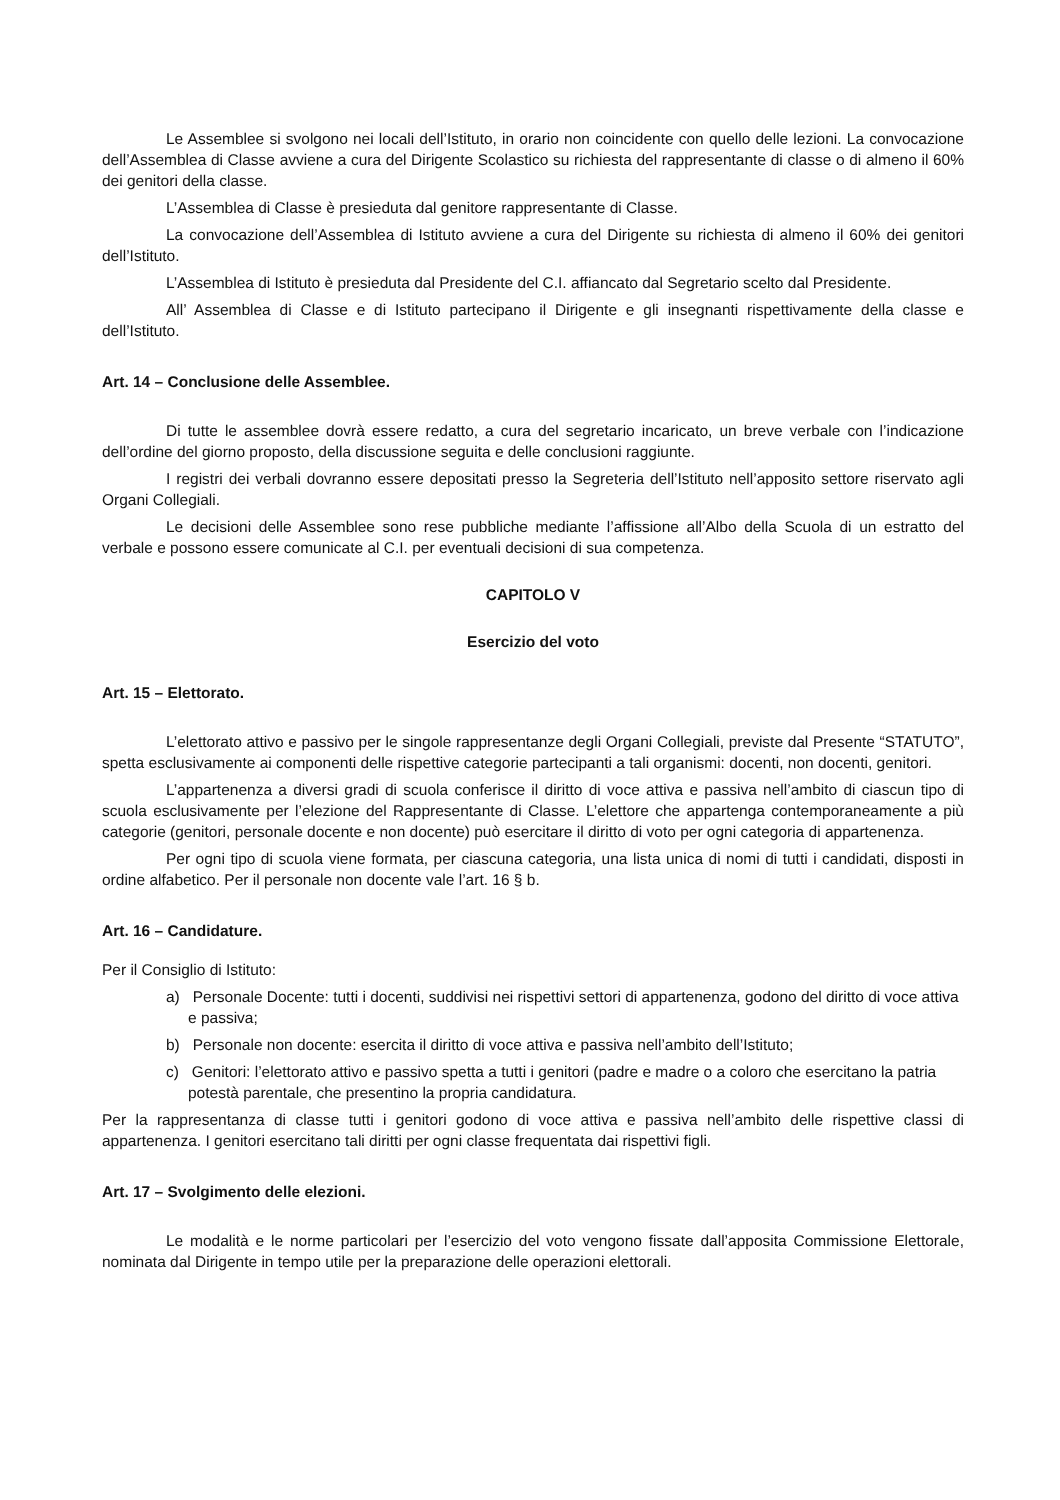Le Assemblee si svolgono nei locali dell’Istituto, in orario non coincidente con quello delle lezioni. La convocazione dell’Assemblea di Classe avviene a cura del Dirigente Scolastico su richiesta del rappresentante di classe o di almeno il 60% dei genitori della classe.
L’Assemblea di Classe è presieduta dal genitore rappresentante di Classe.
La convocazione dell’Assemblea di Istituto avviene a cura del Dirigente su richiesta di almeno il 60% dei genitori dell’Istituto.
L’Assemblea di Istituto è presieduta dal Presidente del C.I. affiancato dal Segretario scelto dal Presidente.
All’ Assemblea di Classe e di Istituto partecipano il Dirigente e gli insegnanti rispettivamente della classe e dell’Istituto.
Art. 14 – Conclusione delle Assemblee.
Di tutte le assemblee dovrà essere redatto, a cura del segretario incaricato, un breve verbale con l’indicazione dell’ordine del giorno proposto, della discussione seguita e delle conclusioni raggiunte.
I registri dei verbali dovranno essere depositati presso la Segreteria dell’Istituto nell’apposito settore riservato agli Organi Collegiali.
Le decisioni delle Assemblee sono rese pubbliche mediante l’affissione all’Albo della Scuola di un estratto del verbale e possono essere comunicate al C.I. per eventuali decisioni di sua competenza.
CAPITOLO V
Esercizio del voto
Art. 15 – Elettorato.
L’elettorato attivo e passivo per le singole rappresentanze degli Organi Collegiali, previste dal Presente “STATUTO”, spetta esclusivamente ai componenti delle rispettive categorie partecipanti a tali organismi: docenti, non docenti, genitori.
L’appartenenza a diversi gradi di scuola conferisce il diritto di voce attiva e passiva nell’ambito di ciascun tipo di scuola esclusivamente per l’elezione del Rappresentante di Classe. L’elettore che appartenga contemporaneamente a più categorie (genitori, personale docente e non docente) può esercitare il diritto di voto per ogni categoria di appartenenza.
Per ogni tipo di scuola viene formata, per ciascuna categoria, una lista unica di nomi di tutti i candidati, disposti in ordine alfabetico. Per il personale non docente vale l’art. 16 § b.
Art. 16 – Candidature.
Per il Consiglio di Istituto:
a) Personale Docente: tutti i docenti, suddivisi nei rispettivi settori di appartenenza, godono del diritto di voce attiva e passiva;
b) Personale non docente: esercita il diritto di voce attiva e passiva nell’ambito dell’Istituto;
c) Genitori: l’elettorato attivo e passivo spetta a tutti i genitori (padre e madre o a coloro che esercitano la patria potestà parentale, che presentino la propria candidatura.
Per la rappresentanza di classe tutti i genitori godono di voce attiva e passiva nell’ambito delle rispettive classi di appartenenza. I genitori esercitano tali diritti per ogni classe frequentata dai rispettivi figli.
Art. 17 – Svolgimento delle elezioni.
Le modalità e le norme particolari per l’esercizio del voto vengono fissate dall’apposita Commissione Elettorale, nominata dal Dirigente in tempo utile per la preparazione delle operazioni elettorali.